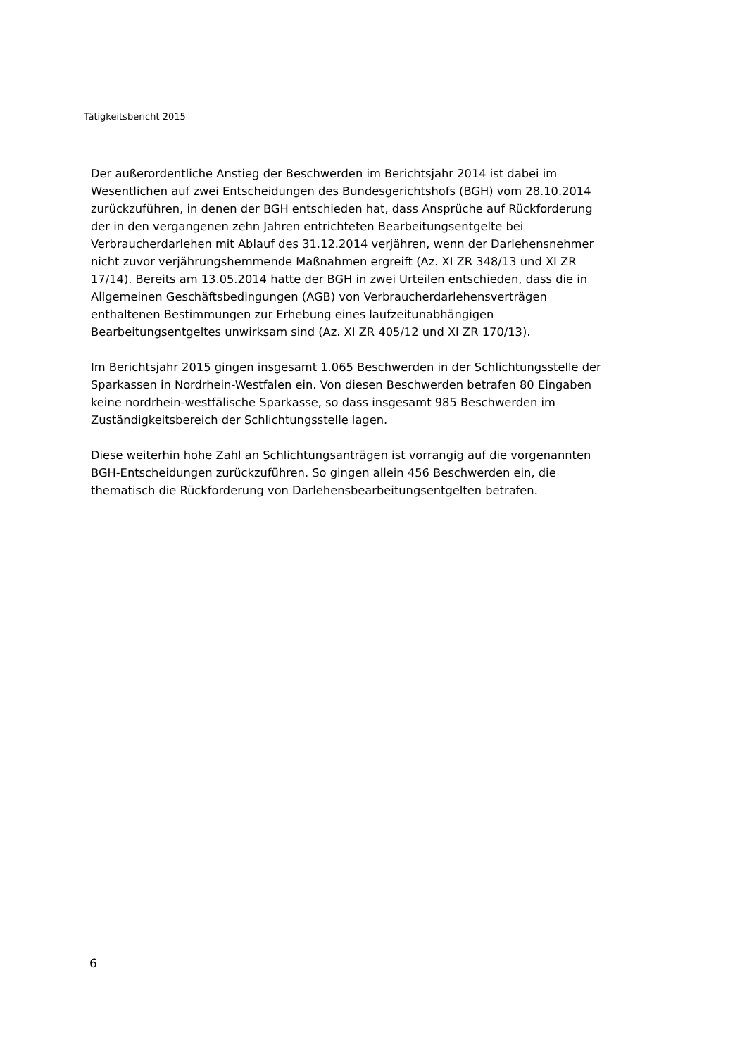Tätigkeitsbericht 2015
Der außerordentliche Anstieg der Beschwerden im Berichtsjahr 2014 ist dabei im
Wesentlichen auf zwei Entscheidungen des Bundesgerichtshofs (BGH) vom 28.10.2014
zurückzuführen, in denen der BGH entschieden hat, dass Ansprüche auf Rückforderung
der in den vergangenen zehn Jahren entrichteten Bearbeitungsentgelte bei
Verbraucherdarlehen mit Ablauf des 31.12.2014 verjähren, wenn der Darlehensnehmer
nicht zuvor verjährungshemmende Maßnahmen ergreift (Az. XI ZR 348/13 und XI ZR
17/14). Bereits am 13.05.2014 hatte der BGH in zwei Urteilen entschieden, dass die in
Allgemeinen Geschäftsbedingungen (AGB) von Verbraucherdarlehensverträgen
enthaltenen Bestimmungen zur Erhebung eines laufzeitunabhängigen
Bearbeitungsentgeltes unwirksam sind (Az. XI ZR 405/12 und XI ZR 170/13).
Im Berichtsjahr 2015 gingen insgesamt 1.065 Beschwerden in der Schlichtungsstelle der
Sparkassen in Nordrhein-Westfalen ein. Von diesen Beschwerden betrafen 80 Eingaben
keine nordrhein-westfälische Sparkasse, so dass insgesamt 985 Beschwerden im
Zuständigkeitsbereich der Schlichtungsstelle lagen.
Diese weiterhin hohe Zahl an Schlichtungsanträgen ist vorrangig auf die vorgenannten
BGH-Entscheidungen zurückzuführen. So gingen allein 456 Beschwerden ein, die
thematisch die Rückforderung von Darlehensbearbeitungsentgelten betrafen.
6